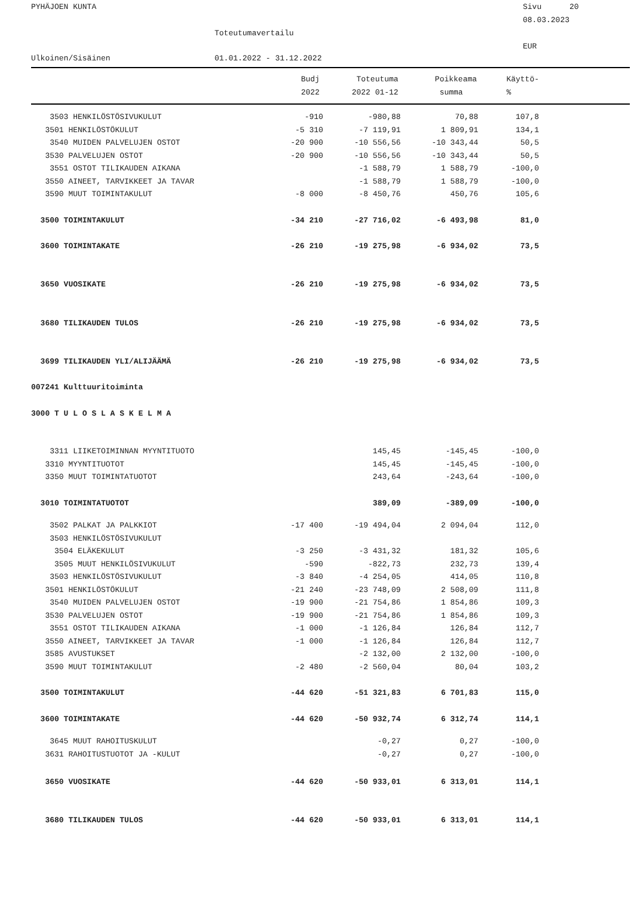PYHÄJOEN KUNTA
Sivu 20
08.03.2023
Toteutumavertailu
EUR
Ulkoinen/Sisäinen
01.01.2022 - 31.12.2022
| | Budj | Toteutuma | Poikkeama | Käyttö- | |
| --- | --- | --- | --- | --- | --- |
| | 2022 | 2022 01-12 | summa | % | |
| 3503 HENKILÖSTÖSIVUKULUT | -910 | -980,88 | 70,88 | 107,8 | |
| 3501 HENKILÖSTÖKULUT | -5 310 | -7 119,91 | 1 809,91 | 134,1 | |
| 3540 MUIDEN PALVELUJEN OSTOT | -20 900 | -10 556,56 | -10 343,44 | 50,5 | |
| 3530 PALVELUJEN OSTOT | -20 900 | -10 556,56 | -10 343,44 | 50,5 | |
| 3551 OSTOT TILIKAUDEN AIKANA | | -1 588,79 | 1 588,79 | -100,0 | |
| 3550 AINEET, TARVIKKEET JA TAVAR | | -1 588,79 | 1 588,79 | -100,0 | |
| 3590 MUUT TOIMINTAKULUT | -8 000 | -8 450,76 | 450,76 | 105,6 | |
| 3500 TOIMINTAKULUT | -34 210 | -27 716,02 | -6 493,98 | 81,0 | |
| 3600 TOIMINTAKATE | -26 210 | -19 275,98 | -6 934,02 | 73,5 | |
| 3650 VUOSIKATE | -26 210 | -19 275,98 | -6 934,02 | 73,5 | |
| 3680 TILIKAUDEN TULOS | -26 210 | -19 275,98 | -6 934,02 | 73,5 | |
| 3699 TILIKAUDEN YLI/ALIJÄÄMÄ | -26 210 | -19 275,98 | -6 934,02 | 73,5 | |
| 007241 Kulttuuritoiminta | | | | | |
| 3000 T U L O S L A S K E L M A | | | | | |
| 3311 LIIKETOIMINNAN MYYNTITUOTO | | 145,45 | -145,45 | -100,0 | |
| 3310 MYYNTITUOTOT | | 145,45 | -145,45 | -100,0 | |
| 3350 MUUT TOIMINTATUOTOT | | 243,64 | -243,64 | -100,0 | |
| 3010 TOIMINTATUOTOT | | 389,09 | -389,09 | -100,0 | |
| 3502 PALKAT JA PALKKIOT | -17 400 | -19 494,04 | 2 094,04 | 112,0 | |
| 3503 HENKILÖSTÖSIVUKULUT | | | | | |
| 3504 ELÄKEKULUT | -3 250 | -3 431,32 | 181,32 | 105,6 | |
| 3505 MUUT HENKILÖSIVUKULUT | -590 | -822,73 | 232,73 | 139,4 | |
| 3503 HENKILÖSTÖSIVUKULUT | -3 840 | -4 254,05 | 414,05 | 110,8 | |
| 3501 HENKILÖSTÖKULUT | -21 240 | -23 748,09 | 2 508,09 | 111,8 | |
| 3540 MUIDEN PALVELUJEN OSTOT | -19 900 | -21 754,86 | 1 854,86 | 109,3 | |
| 3530 PALVELUJEN OSTOT | -19 900 | -21 754,86 | 1 854,86 | 109,3 | |
| 3551 OSTOT TILIKAUDEN AIKANA | -1 000 | -1 126,84 | 126,84 | 112,7 | |
| 3550 AINEET, TARVIKKEET JA TAVAR | -1 000 | -1 126,84 | 126,84 | 112,7 | |
| 3585 AVUSTUKSET | | -2 132,00 | 2 132,00 | -100,0 | |
| 3590 MUUT TOIMINTAKULUT | -2 480 | -2 560,04 | 80,04 | 103,2 | |
| 3500 TOIMINTAKULUT | -44 620 | -51 321,83 | 6 701,83 | 115,0 | |
| 3600 TOIMINTAKATE | -44 620 | -50 932,74 | 6 312,74 | 114,1 | |
| 3645 MUUT RAHOITUSKULUT | | -0,27 | 0,27 | -100,0 | |
| 3631 RAHOITUSTUOTOT JA -KULUT | | -0,27 | 0,27 | -100,0 | |
| 3650 VUOSIKATE | -44 620 | -50 933,01 | 6 313,01 | 114,1 | |
| 3680 TILIKAUDEN TULOS | -44 620 | -50 933,01 | 6 313,01 | 114,1 | |